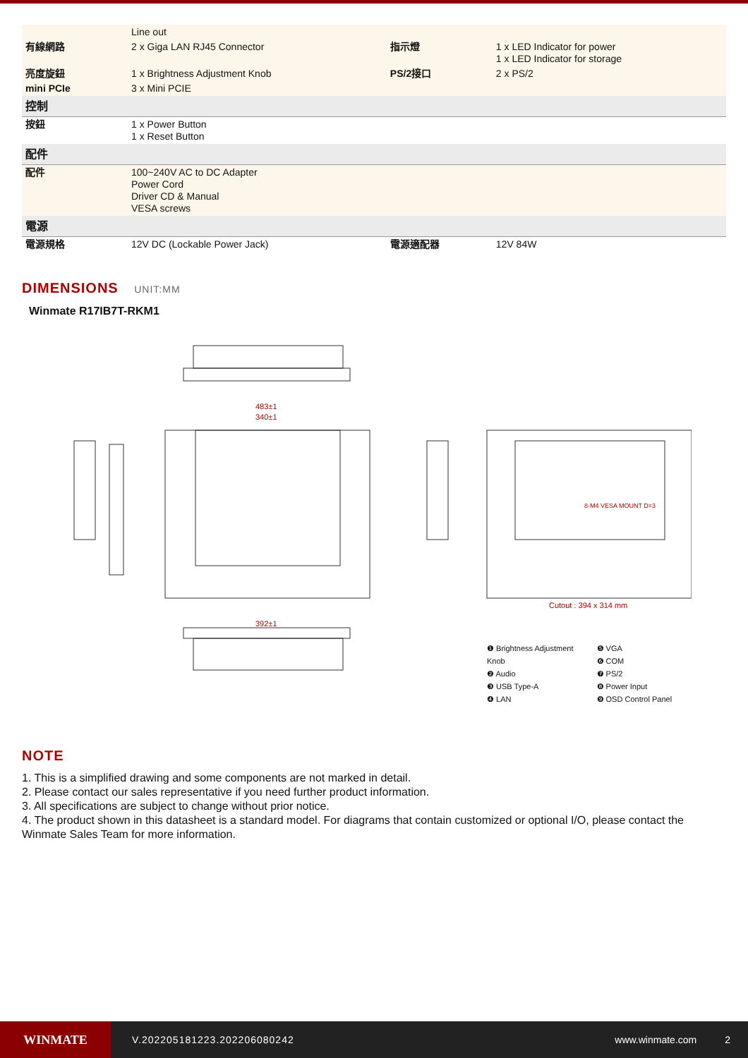| | Line out | | |
| 有線網路 | 2 x Giga LAN RJ45 Connector | 指示燈 | 1 x LED Indicator for power 1 x LED Indicator for storage |
| 亮度旋鈕 | 1 x Brightness Adjustment Knob | PS/2接口 | 2 x PS/2 |
| mini PCIe | 3 x Mini PCIE | | |
| 控制 | | | |
| 按鈕 | 1 x Power Button 1 x Reset Button | | |
| 配件 | | | |
| 配件 | 100~240V AC to DC Adapter Power Cord Driver CD & Manual VESA screws | | |
| 電源 | | | |
| 電源規格 | 12V DC (Lockable Power Jack) | 電源適配器 | 12V 84W |
DIMENSIONS UNIT:MM
Winmate R17IB7T-RKM1
483±1
340±1
392±1
Cutout : 394 x 314 mm
8-M4 VESA MOUNT D=3
❶ Brightness Adjustment Knob
❷ Audio
❸ USB Type-A
❹ LAN
❺ VGA
❻ COM
❼ PS/2
❽ Power Input
❾ OSD Control Panel
NOTE
1. This is a simplified drawing and some components are not marked in detail.
2. Please contact our sales representative if you need further product information.
3. All specifications are subject to change without prior notice.
4. The product shown in this datasheet is a standard model. For diagrams that contain customized or optional I/O, please contact the Winmate Sales Team for more information.
WINMATE
V.202205181223.202206080242 www.winmate.com 2